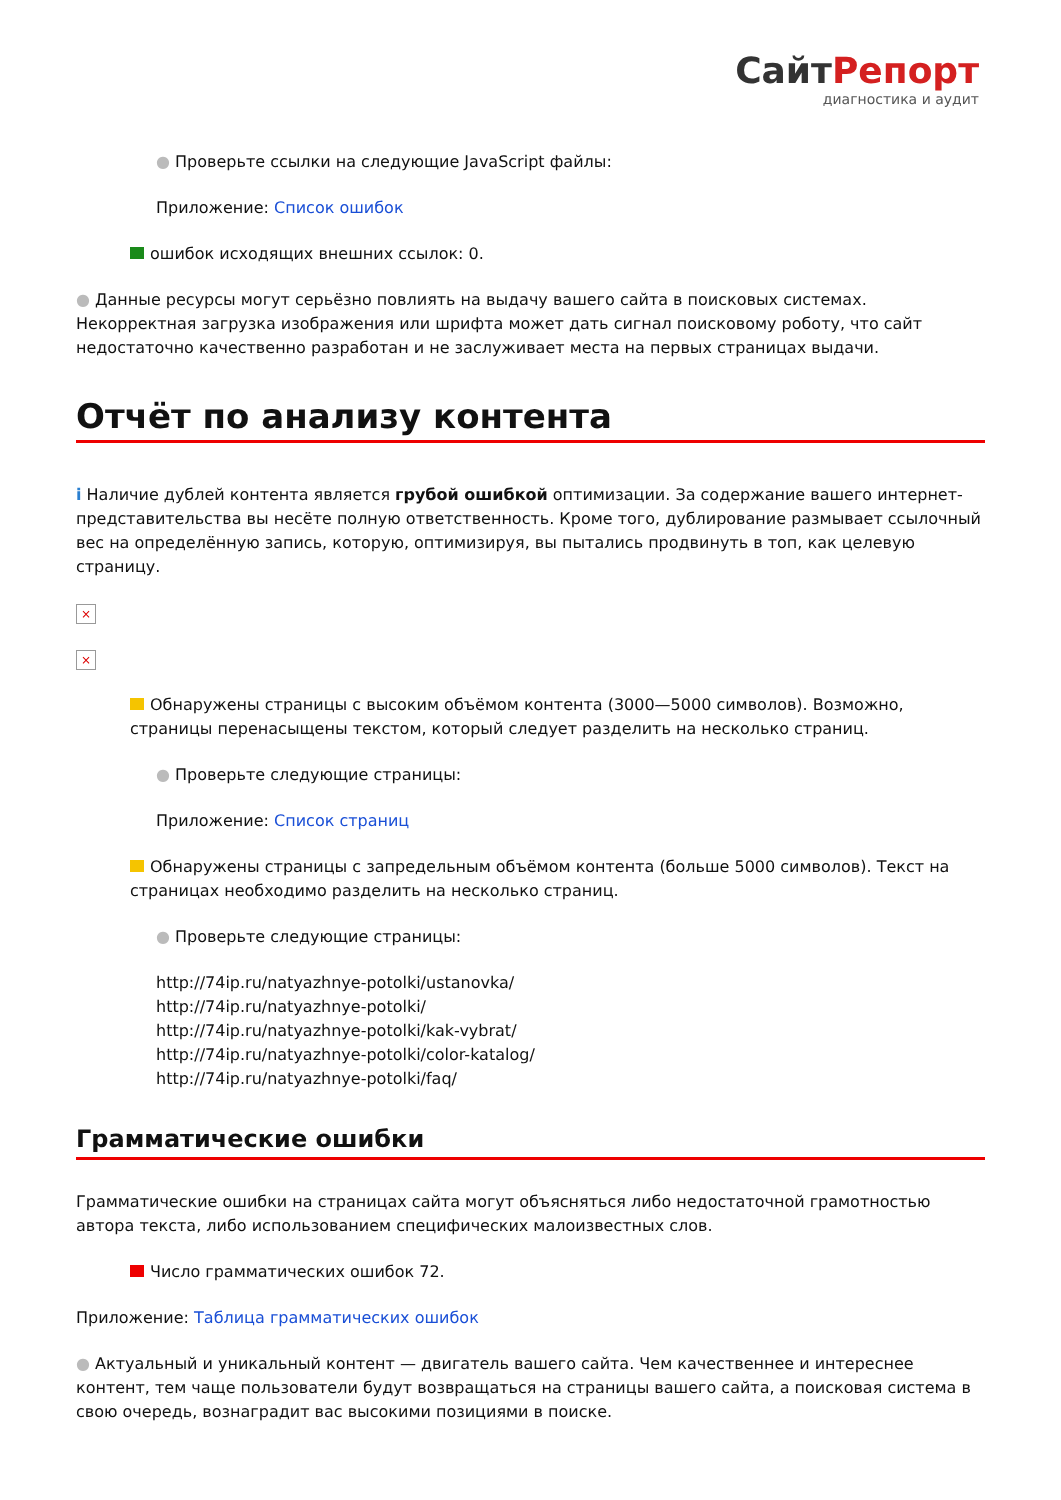СайтРепорт
диагностика и аудит
● Проверьте ссылки на следующие JavaScript файлы:
Приложение: Список ошибок
ошибок исходящих внешних ссылок: 0.
● Данные ресурсы могут серьёзно повлиять на выдачу вашего сайта в поисковых системах. Некорректная загрузка изображения или шрифта может дать сигнал поисковому роботу, что сайт недостаточно качественно разработан и не заслуживает места на первых страницах выдачи.
Отчёт по анализу контента
i Наличие дублей контента является грубой ошибкой оптимизации. За содержание вашего интернет-представительства вы несёте полную ответственность. Кроме того, дублирование размывает ссылочный вес на определённую запись, которую, оптимизируя, вы пытались продвинуть в топ, как целевую страницу.
×
×
Обнаружены страницы с высоким объёмом контента (3000—5000 символов). Возможно, страницы перенасыщены текстом, который следует разделить на несколько страниц.
● Проверьте следующие страницы:
Приложение: Список страниц
Обнаружены страницы с запредельным объёмом контента (больше 5000 символов). Текст на страницах необходимо разделить на несколько страниц.
● Проверьте следующие страницы:
http://74ip.ru/natyazhnye-potolki/ustanovka/
http://74ip.ru/natyazhnye-potolki/
http://74ip.ru/natyazhnye-potolki/kak-vybrat/
http://74ip.ru/natyazhnye-potolki/color-katalog/
http://74ip.ru/natyazhnye-potolki/faq/
Грамматические ошибки
Грамматические ошибки на страницах сайта могут объясняться либо недостаточной грамотностью автора текста, либо использованием специфических малоизвестных слов.
Число грамматических ошибок 72.
Приложение: Таблица грамматических ошибок
● Актуальный и уникальный контент — двигатель вашего сайта. Чем качественнее и интереснее контент, тем чаще пользователи будут возвращаться на страницы вашего сайта, а поисковая система в свою очередь, вознаградит вас высокими позициями в поиске.